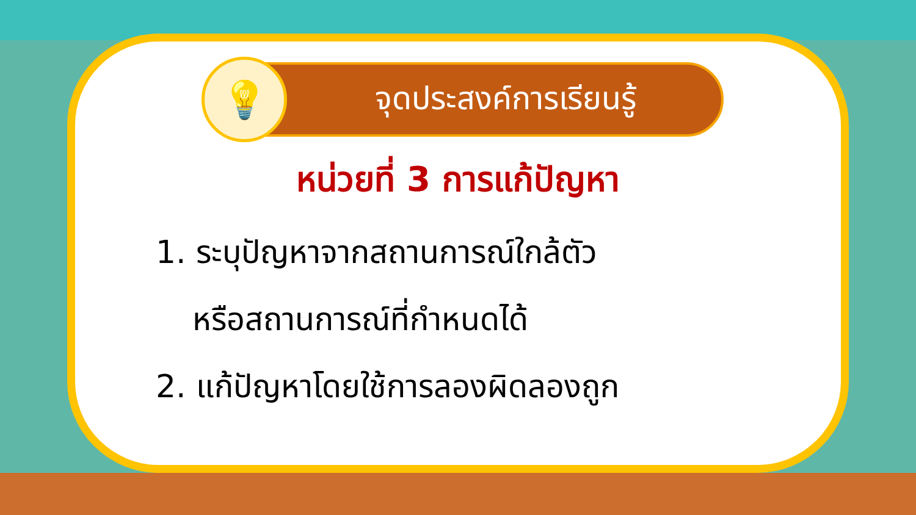💡
จุดประสงค์การเรียนรู้
หน่วยที่ 3 การแก้ปัญหา
1. ระบุปัญหาจากสถานการณ์ใกล้ตัว
หรือสถานการณ์ที่กำหนดได้
2. แก้ปัญหาโดยใช้การลองผิดลองถูก